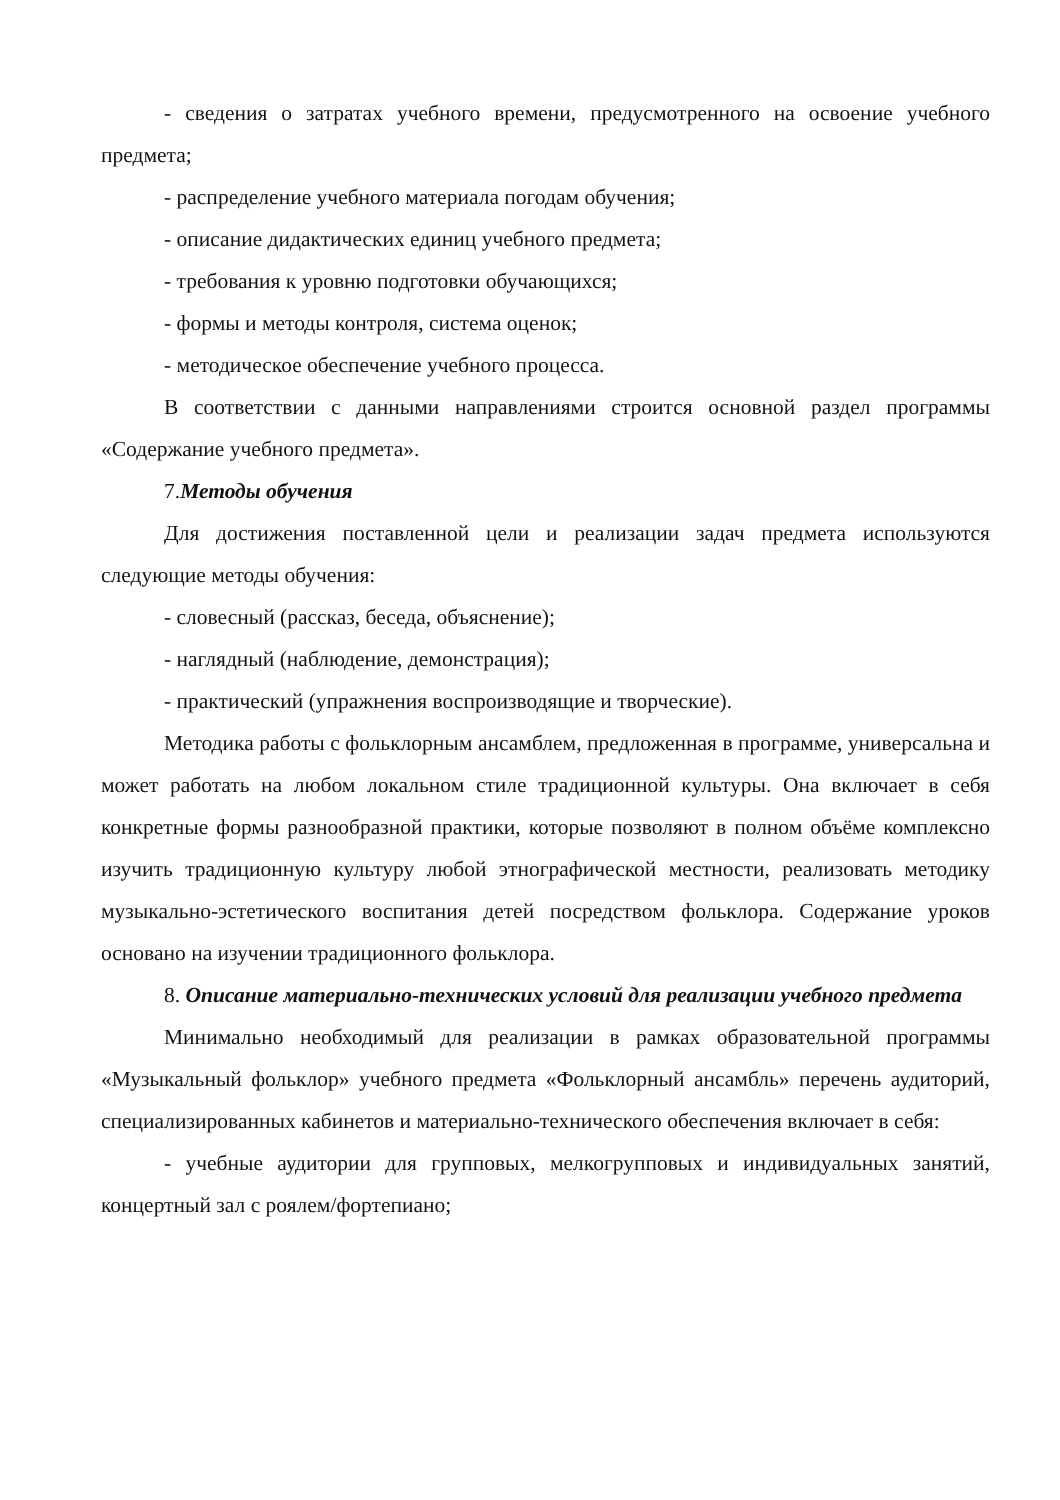- сведения о затратах учебного времени, предусмотренного на освоение учебного предмета;
- распределение учебного материала погодам обучения;
- описание дидактических единиц учебного предмета;
- требования к уровню подготовки обучающихся;
- формы и методы контроля, система оценок;
- методическое обеспечение учебного процесса.
В соответствии с данными направлениями строится основной раздел программы «Содержание учебного предмета».
7.Методы обучения
Для достижения поставленной цели и реализации задач предмета используются следующие методы обучения:
- словесный (рассказ, беседа, объяснение);
- наглядный (наблюдение, демонстрация);
- практический (упражнения воспроизводящие и творческие).
Методика работы с фольклорным ансамблем, предложенная в программе, универсальна и может работать на любом локальном стиле традиционной культуры. Она включает в себя конкретные формы разнообразной практики, которые позволяют в полном объёме комплексно изучить традиционную культуру любой этнографической местности, реализовать методику музыкально-эстетического воспитания детей посредством фольклора. Содержание уроков основано на изучении традиционного фольклора.
8. Описание материально-технических условий для реализации учебного предмета
Минимально необходимый для реализации в рамках образовательной программы «Музыкальный фольклор» учебного предмета «Фольклорный ансамбль» перечень аудиторий, специализированных кабинетов и материально-технического обеспечения включает в себя:
- учебные аудитории для групповых, мелкогрупповых и индивидуальных занятий, концертный зал с роялем/фортепиано;